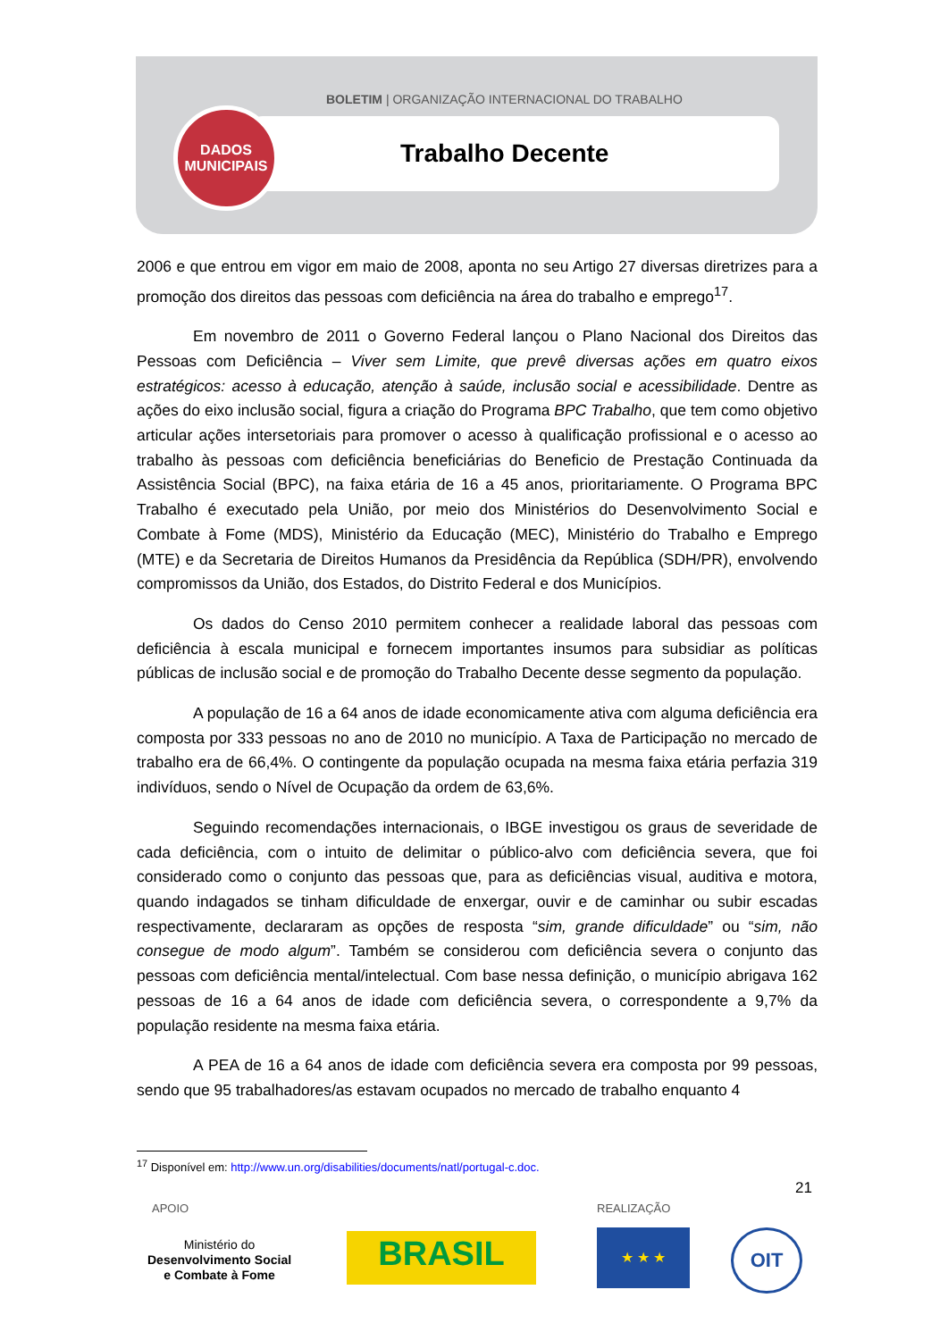BOLETIM | ORGANIZAÇÃO INTERNACIONAL DO TRABALHO
Trabalho Decente
DADOS
MUNICIPAIS
2006 e que entrou em vigor em maio de 2008, aponta no seu Artigo 27 diversas diretrizes para a promoção dos direitos das pessoas com deficiência na área do trabalho e emprego<sup>17</sup>.
Em novembro de 2011 o Governo Federal lançou o Plano Nacional dos Direitos das Pessoas com Deficiência – Viver sem Limite, que prevê diversas ações em quatro eixos estratégicos: acesso à educação, atenção à saúde, inclusão social e acessibilidade. Dentre as ações do eixo inclusão social, figura a criação do Programa BPC Trabalho, que tem como objetivo articular ações intersetoriais para promover o acesso à qualificação profissional e o acesso ao trabalho às pessoas com deficiência beneficiárias do Beneficio de Prestação Continuada da Assistência Social (BPC), na faixa etária de 16 a 45 anos, prioritariamente. O Programa BPC Trabalho é executado pela União, por meio dos Ministérios do Desenvolvimento Social e Combate à Fome (MDS), Ministério da Educação (MEC), Ministério do Trabalho e Emprego (MTE) e da Secretaria de Direitos Humanos da Presidência da República (SDH/PR), envolvendo compromissos da União, dos Estados, do Distrito Federal e dos Municípios.
Os dados do Censo 2010 permitem conhecer a realidade laboral das pessoas com deficiência à escala municipal e fornecem importantes insumos para subsidiar as políticas públicas de inclusão social e de promoção do Trabalho Decente desse segmento da população.
A população de 16 a 64 anos de idade economicamente ativa com alguma deficiência era composta por 333 pessoas no ano de 2010 no município. A Taxa de Participação no mercado de trabalho era de 66,4%. O contingente da população ocupada na mesma faixa etária perfazia 319 indivíduos, sendo o Nível de Ocupação da ordem de 63,6%.
Seguindo recomendações internacionais, o IBGE investigou os graus de severidade de cada deficiência, com o intuito de delimitar o público-alvo com deficiência severa, que foi considerado como o conjunto das pessoas que, para as deficiências visual, auditiva e motora, quando indagados se tinham dificuldade de enxergar, ouvir e de caminhar ou subir escadas respectivamente, declararam as opções de resposta “sim, grande dificuldade” ou “sim, não consegue de modo algum”. Também se considerou com deficiência severa o conjunto das pessoas com deficiência mental/intelectual. Com base nessa definição, o município abrigava 162 pessoas de 16 a 64 anos de idade com deficiência severa, o correspondente a 9,7% da população residente na mesma faixa etária.
A PEA de 16 a 64 anos de idade com deficiência severa era composta por 99 pessoas, sendo que 95 trabalhadores/as estavam ocupados no mercado de trabalho enquanto 4
<sup>17</sup> Disponível em: http://www.un.org/disabilities/documents/natl/portugal-c.doc.
21
APOIO REALIZAÇÃO
Ministério do
Desenvolvimento Social
e Combate à Fome
BRASIL ★ ★ ★ OIT